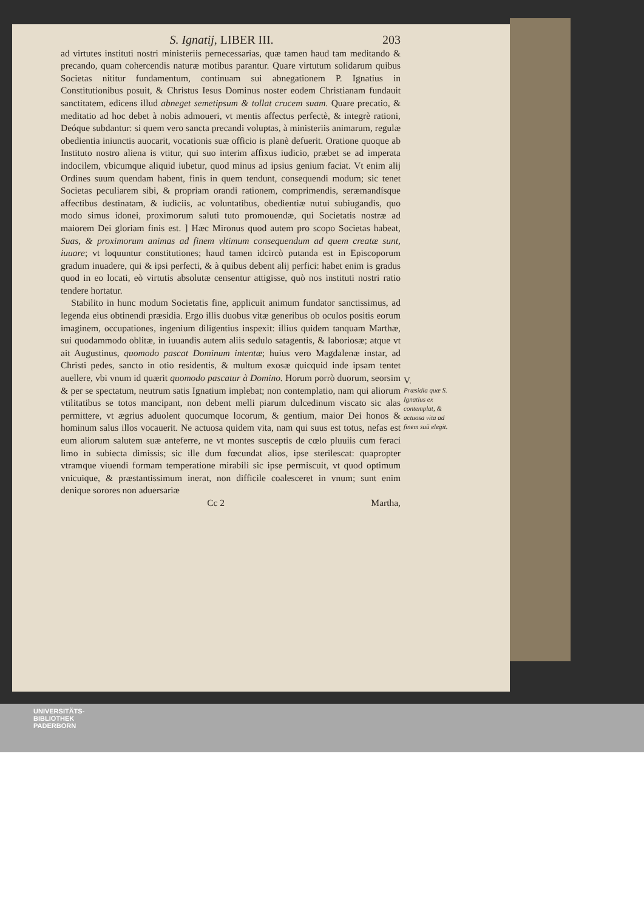S. Ignatij, LIBER III. 203
ad virtutes instituti nostri ministeriis pernecessarias, quæ tamen haud tam meditando & precando, quam cohercendis naturæ motibus parantur. Quare virtutum solidarum quibus Societas nititur fundamentum, continuam sui abnegationem P. Ignatius in Constitutionibus posuit, & Christus Iesus Dominus noster eodem Christianam fundauit sanctitatem, edicens illud abneget semetipsum & tollat crucem suam. Quare precatio, & meditatio ad hoc debet à nobis admoueri, vt mentis affectus perfectè, & integrè rationi, Deóque subdantur: si quem vero sancta precandi voluptas, à ministeriis animarum, regulæ obedientia iniunctis auocarit, vocationis suæ officio is planè defuerit. Oratione quoque ab Instituto nostro aliena is vtitur, qui suo interim affixus iudicio, præbet se ad imperata indocilem, vbicumque aliquid iubetur, quod minus ad ipsius genium faciat. Vt enim alij Ordines suum quendam habent, finis in quem tendunt, consequendi modum; sic tenet Societas peculiarem sibi, & propriam orandi rationem, comprimendis, seræmandísque affectibus destinatam, & iudiciis, ac voluntatibus, obedientiæ nutui subiugandis, quo modo simus idonei, proximorum saluti tuto promouendæ, qui Societatis nostræ ad maiorem Dei gloriam finis est. ] Hæc Mironus quod autem pro scopo Societas habeat, Suas, & proximorum animas ad finem vltimum consequendum ad quem creatæ sunt, iuuare; vt loquuntur constitutiones; haud tamen idcircò putanda est in Episcoporum gradum inuadere, qui & ipsi perfecti, & à quibus debent alij perfici: habet enim is gradus quod in eo locati, eò virtutis absolutæ censentur attigisse, quò nos instituti nostri ratio tendere hortatur.
Stabilito in hunc modum Societatis fine, applicuit animum fundator sanctissimus, ad legenda eius obtinendi præsidia. Ergo illis duobus vitæ generibus ob oculos positis eorum imaginem, occupationes, ingenium diligentius inspexit: illius quidem tanquam Marthæ, sui quodammodo oblitæ, in iuuandis autem aliis sedulo satagentis, & laboriosæ; atque vt ait Augustinus, quomodo pascat Dominum intentæ; huius vero Magdalenæ instar, ad Christi pedes, sancto in otio residentis, & multum exosæ quicquid inde ipsam tentet auellere, vbi vnum id quærit quomodo pascatur à Domino. Horum porrò duorum, seorsim & per se spectatum, neutrum satis Ignatium implebat; non contemplatio, nam qui aliorum vtilitatibus se totos mancipant, non debent melli piarum dulcedinum viscato sic alas permittere, vt ægrius aduolent quocumque locorum, & gentium, maior Dei honos & hominum salus illos vocauerit. Ne actuosa quidem vita, nam qui suus est totus, nefas est eum aliorum salutem suæ anteferre, ne vt montes susceptis de cœlo pluuiis cum feraci limo in subiecta dimissis; sic ille dum fœcundat alios, ipse sterilescat: quapropter vtramque viuendi formam temperatione mirabili sic ipse permiscuit, vt quod optimum vnicuique, & præstantissimum inerat, non difficile coalesceret in vnum; sunt enim denique sorores non aduersariæ
Cc 2 Martha,
V.
Præsidia quæ S. Ignatius ex contemplat, & actuosa vita ad finem suũ elegit.
UNIVERSITÄTS-
BIBLIOTHEK
PADERBORN